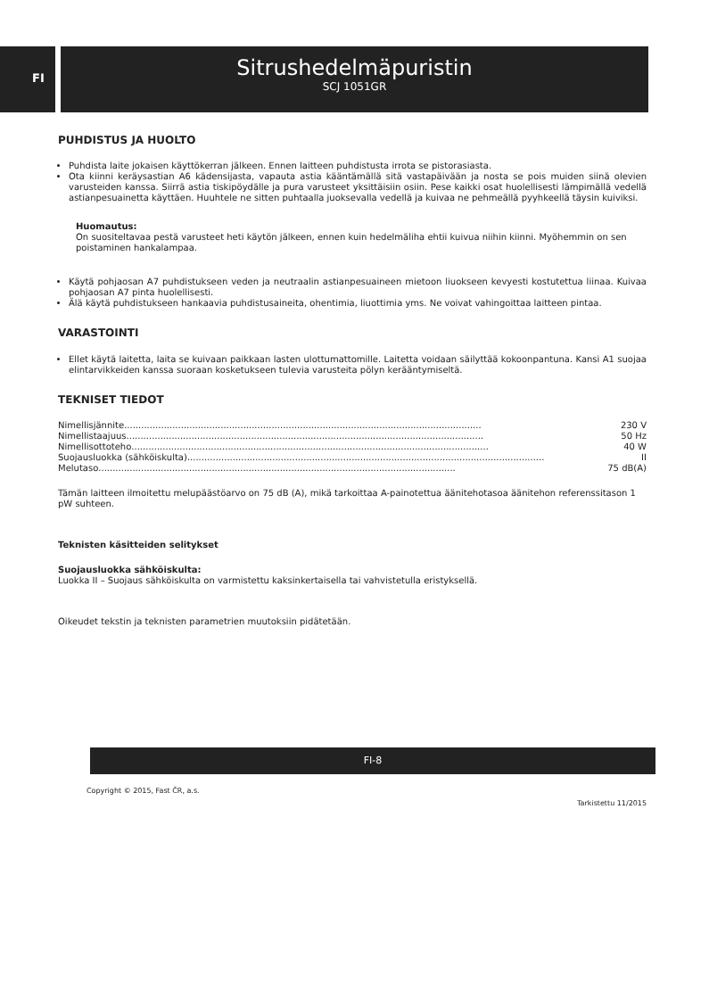FI
Sitrushedelmäpuristin
SCJ 1051GR
PUHDISTUS JA HUOLTO
Puhdista laite jokaisen käyttökerran jälkeen. Ennen laitteen puhdistusta irrota se pistorasiasta.
Ota kiinni keräysastian A6 kädensijasta, vapauta astia kääntämällä sitä vastapäivään ja nosta se pois muiden siinä olevien varusteiden kanssa. Siirrä astia tiskipöydälle ja pura varusteet yksittäisiin osiin. Pese kaikki osat huolellisesti lämpimällä vedellä astianpesuainetta käyttäen. Huuhtele ne sitten puhtaalla juoksevalla vedellä ja kuivaa ne pehmeällä pyyhkeellä täysin kuiviksi.
Huomautus:
On suositeltavaa pestä varusteet heti käytön jälkeen, ennen kuin hedelmäliha ehtii kuivua niihin kiinni. Myöhemmin on sen poistaminen hankalampaa.
Käytä pohjaosan A7 puhdistukseen veden ja neutraalin astianpesuaineen mietoon liuokseen kevyesti kostutettua liinaa. Kuivaa pohjaosan A7 pinta huolellisesti.
Älä käytä puhdistukseen hankaavia puhdistusaineita, ohentimia, liuottimia yms. Ne voivat vahingoittaa laitteen pintaa.
VARASTOINTI
Ellet käytä laitetta, laita se kuivaan paikkaan lasten ulottumattomille. Laitetta voidaan säilyttää kokoonpantuna. Kansi A1 suojaa elintarvikkeiden kanssa suoraan kosketukseen tulevia varusteita pölyn kerääntymiseltä.
TEKNISET TIEDOT
Nimellisjännite.............................................................................................................................. 230 V
Nimellistaajuus.............................................................................................................................. 50 Hz
Nimellisottoteho.............................................................................................................................. 40 W
Suojausluokka (sähköiskulta).............................................................................................................................. II
Melutaso.............................................................................................................................. 75 dB(A)
Tämän laitteen ilmoitettu melupäästöarvo on 75 dB (A), mikä tarkoittaa A-painotettua äänitehotasoa äänitehon referenssitason 1 pW suhteen.
Teknisten käsitteiden selitykset
Suojausluokka sähköiskulta:
Luokka II – Suojaus sähköiskulta on varmistettu kaksinkertaisella tai vahvistetulla eristyksellä.
Oikeudet tekstin ja teknisten parametrien muutoksiin pidätetään.
FI-8
Copyright © 2015, Fast ČR, a.s.
Tarkistettu 11/2015